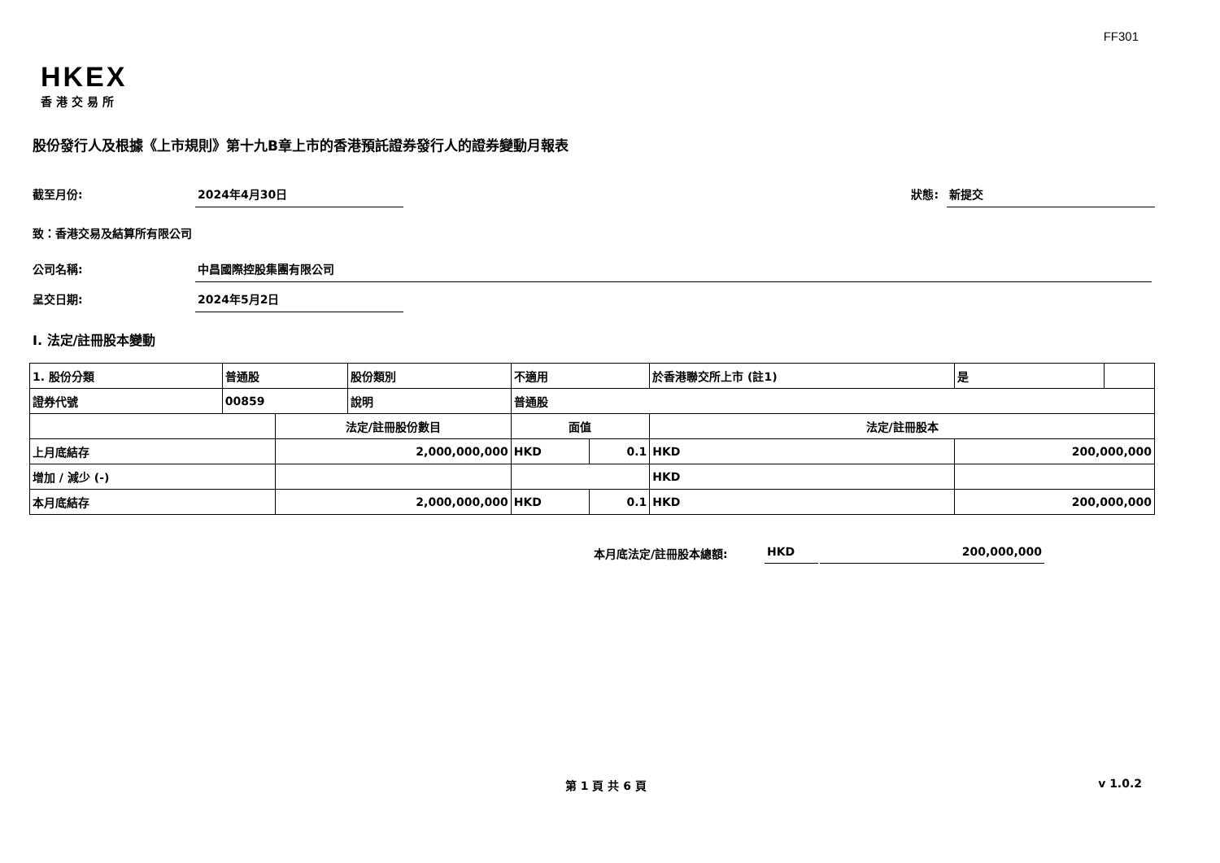FF301
HKEX
香港交易所
股份發行人及根據《上市規則》第十九B章上市的香港預託證券發行人的證券變動月報表
截至月份: 2024年4月30日 狀態: 新提交
致：香港交易及結算所有限公司
公司名稱: 中昌國際控股集團有限公司
呈交日期: 2024年5月2日
I. 法定/註冊股本變動
| 1. 股份分類 | 普通股 | | 股份類別 | 不適用 | | 於香港聯交所上市 (註1) | | 是 | |
| 證券代號 | 00859 | | 說明 | 普通股 | | | | | |
| | | 法定/註冊股份數目 | | 面值 | | 法定/註冊股本 | | | |
| 上月底結存 | | 2,000,000,000 | | HKD | 0.1 | HKD | 200,000,000 | | |
| 增加 / 減少 (-) | | | | | | HKD | | | |
| 本月底結存 | | 2,000,000,000 | | HKD | 0.1 | HKD | 200,000,000 | | |
本月底法定/註冊股本總額: HKD 200,000,000
第 1 頁 共 6 頁 v 1.0.2